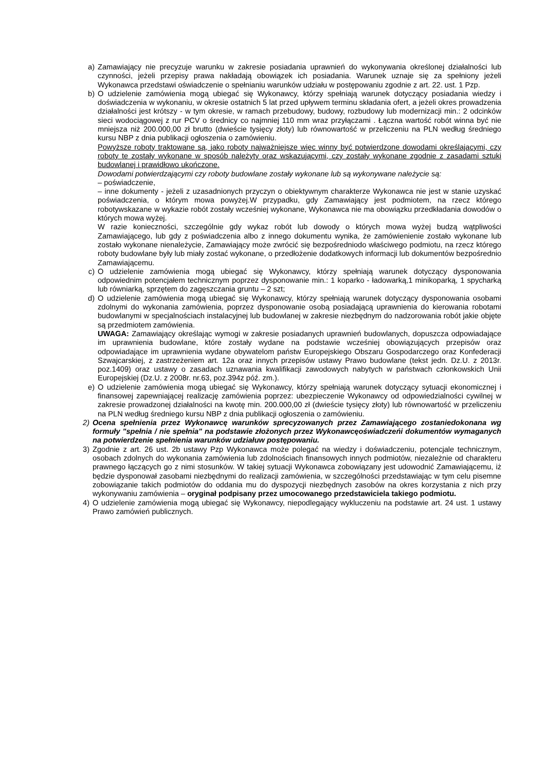a) Zamawiający nie precyzuje warunku w zakresie posiadania uprawnień do wykonywania określonej działalności lub czynności, jeżeli przepisy prawa nakładają obowiązek ich posiadania. Warunek uznaje się za spełniony jeżeli Wykonawca przedstawi oświadczenie o spełnianiu warunków udziału w postępowaniu zgodnie z art. 22. ust. 1 Pzp.
b) O udzielenie zamówienia mogą ubiegać się Wykonawcy, którzy spełniają warunek dotyczący posiadania wiedzy i doświadczenia w wykonaniu, w okresie ostatnich 5 lat przed upływem terminu składania ofert, a jeżeli okres prowadzenia działalności jest krótszy - w tym okresie, w ramach przebudowy, budowy, rozbudowy lub modernizacji min.: 2 odcinków sieci wodociągowej z rur PCV o średnicy co najmniej 110 mm wraz przyłączami . Łączna wartość robót winna być nie mniejsza niż 200.000,00 zł brutto (dwieście tysięcy złoty) lub równowartość w przeliczeniu na PLN według średniego kursu NBP z dnia publikacji ogłoszenia o zamówieniu.
Powyższe roboty traktowane są, jako roboty najważniejsze więc winny być potwierdzone dowodami określającymi, czy roboty te zostały wykonane w sposób należyty oraz wskazującymi, czy zostały wykonane zgodnie z zasadami sztuki budowlanej i prawidłowo ukończone.
Dowodami potwierdzającymi czy roboty budowlane zostały wykonane lub są wykonywane należycie są:
– poświadczenie,
– inne dokumenty - jeżeli z uzasadnionych przyczyn o obiektywnym charakterze Wykonawca nie jest w stanie uzyskać poświadczenia, o którym mowa powyżej.W przypadku, gdy Zamawiający jest podmiotem, na rzecz którego robotywskazane w wykazie robót zostały wcześniej wykonane, Wykonawca nie ma obowiązku przedkładania dowodów o których mowa wyżej.
W razie konieczności, szczególnie gdy wykaz robót lub dowody o których mowa wyżej budzą wątpliwości Zamawiającego, lub gdy z poświadczenia albo z innego dokumentu wynika, że zamówienienie zostało wykonane lub zostało wykonane nienależycie, Zamawiający może zwrócić się bezpośredniodo właściwego podmiotu, na rzecz którego roboty budowlane były lub miały zostać wykonane, o przedłożenie dodatkowych informacji lub dokumentów bezpośrednio Zamawiającemu.
c) O udzielenie zamówienia mogą ubiegać się Wykonawcy, którzy spełniają warunek dotyczący dysponowania odpowiednim potencjałem technicznym poprzez dysponowanie min.: 1 koparko - ładowarką,1 minikoparką, 1 spycharką lub równiarką, sprzętem do zagęszczania gruntu – 2 szt;
d) O udzielenie zamówienia mogą ubiegać się Wykonawcy, którzy spełniają warunek dotyczący dysponowania osobami zdolnymi do wykonania zamówienia, poprzez dysponowanie osobą posiadającą uprawnienia do kierowania robotami budowlanymi w specjalnościach instalacyjnej lub budowlanej w zakresie niezbędnym do nadzorowania robót jakie objęte są przedmiotem zamówienia.
UWAGA: Zamawiający określając wymogi w zakresie posiadanych uprawnień budowlanych, dopuszcza odpowiadające im uprawnienia budowlane, które zostały wydane na podstawie wcześniej obowiązujących przepisów oraz odpowiadające im uprawnienia wydane obywatelom państw Europejskiego Obszaru Gospodarczego oraz Konfederacji Szwajcarskiej, z zastrzeżeniem art. 12a oraz innych przepisów ustawy Prawo budowlane (tekst jedn. Dz.U. z 2013r. poz.1409) oraz ustawy o zasadach uznawania kwalifikacji zawodowych nabytych w państwach członkowskich Unii Europejskiej (Dz.U. z 2008r. nr.63, poz.394z póź. zm.).
e) O udzielenie zamówienia mogą ubiegać się Wykonawcy, którzy spełniają warunek dotyczący sytuacji ekonomicznej i finansowej zapewniającej realizację zamówienia poprzez: ubezpieczenie Wykonawcy od odpowiedzialności cywilnej w zakresie prowadzonej działalności na kwotę min. 200.000,00 zł (dwieście tysięcy złoty) lub równowartość w przeliczeniu na PLN według średniego kursu NBP z dnia publikacji ogłoszenia o zamówieniu.
2) Ocena spełnienia przez Wykonawcę warunków sprecyzowanych przez Zamawiającego zostaniedokonana wg formuły "spełnia / nie spełnia" na podstawie złożonych przez Wykonawcęoświadczeńi dokumentów wymaganych na potwierdzenie spełnienia warunków udziałuw postępowaniu.
3) Zgodnie z art. 26 ust. 2b ustawy Pzp Wykonawca może polegać na wiedzy i doświadczeniu, potencjale technicznym, osobach zdolnych do wykonania zamówienia lub zdolnościach finansowych innych podmiotów, niezależnie od charakteru prawnego łączących go z nimi stosunków. W takiej sytuacji Wykonawca zobowiązany jest udowodnić Zamawiającemu, iż będzie dysponował zasobami niezbędnymi do realizacji zamówienia, w szczególności przedstawiając w tym celu pisemne zobowiązanie takich podmiotów do oddania mu do dyspozycji niezbędnych zasobów na okres korzystania z nich przy wykonywaniu zamówienia – oryginał podpisany przez umocowanego przedstawiciela takiego podmiotu.
4) O udzielenie zamówienia mogą ubiegać się Wykonawcy, niepodlegający wykluczeniu na podstawie art. 24 ust. 1 ustawy Prawo zamówień publicznych.